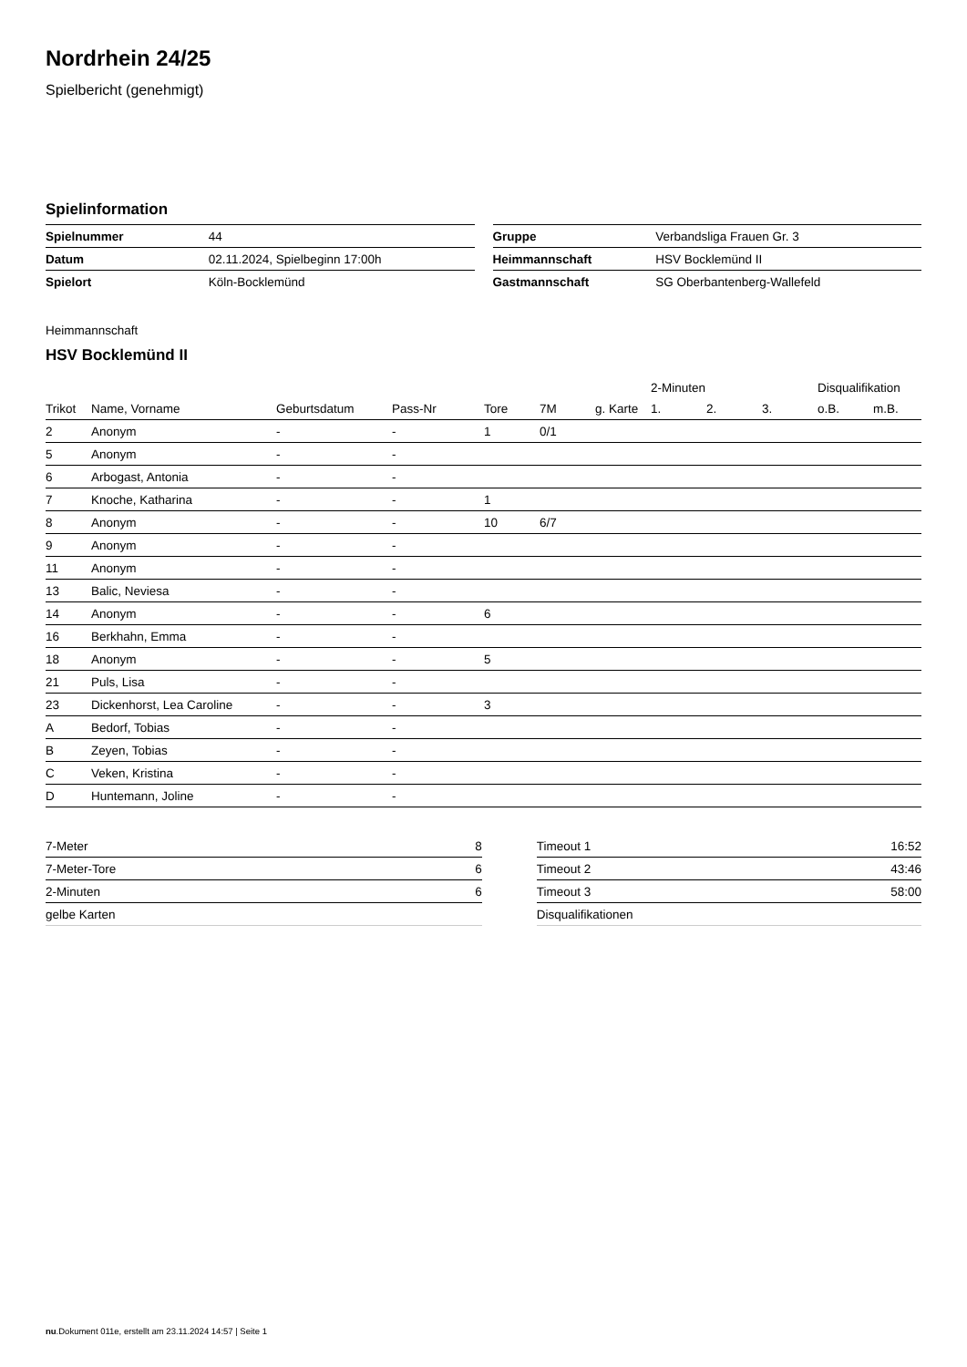Nordrhein 24/25
Spielbericht (genehmigt)
Spielinformation
| Spielnummer | 44 |
| Datum | 02.11.2024, Spielbeginn 17:00h |
| Spielort | Köln-Bocklemünd |
| Gruppe | Verbandsliga Frauen Gr. 3 |
| Heimmannschaft | HSV Bocklemünd II |
| Gastmannschaft | SG Oberbantenberg-Wallefeld |
Heimmannschaft
HSV Bocklemünd II
| | | | | | | | 2-Minuten | | | Disqualifikation | |
| --- | --- | --- | --- | --- | --- | --- | --- | --- | --- | --- | --- |
| Trikot | Name, Vorname | Geburtsdatum | Pass-Nr | Tore | 7M | g. Karte | 1. | 2. | 3. | o.B. | m.B. |
| 2 | Anonym | - | - | 1 | 0/1 | | | | | | |
| 5 | Anonym | - | - | | | | | | | | |
| 6 | Arbogast, Antonia | - | - | | | | | | | | |
| 7 | Knoche, Katharina | - | - | 1 | | | | | | | |
| 8 | Anonym | - | - | 10 | 6/7 | | | | | | |
| 9 | Anonym | - | - | | | | | | | | |
| 11 | Anonym | - | - | | | | | | | | |
| 13 | Balic, Neviesa | - | - | | | | | | | | |
| 14 | Anonym | - | - | 6 | | | | | | | |
| 16 | Berkhahn, Emma | - | - | | | | | | | | |
| 18 | Anonym | - | - | 5 | | | | | | | |
| 21 | Puls, Lisa | - | - | | | | | | | | |
| 23 | Dickenhorst, Lea Caroline | - | - | 3 | | | | | | | |
| A | Bedorf, Tobias | - | - | | | | | | | | |
| B | Zeyen, Tobias | - | - | | | | | | | | |
| C | Veken, Kristina | - | - | | | | | | | | |
| D | Huntemann, Joline | - | - | | | | | | | | |
| 7-Meter | 8 |
| 7-Meter-Tore | 6 |
| 2-Minuten | 6 |
| gelbe Karten | |
| Timeout 1 | 16:52 |
| Timeout 2 | 43:46 |
| Timeout 3 | 58:00 |
| Disqualifikationen | |
nu.Dokument 011e, erstellt am 23.11.2024 14:57 | Seite 1